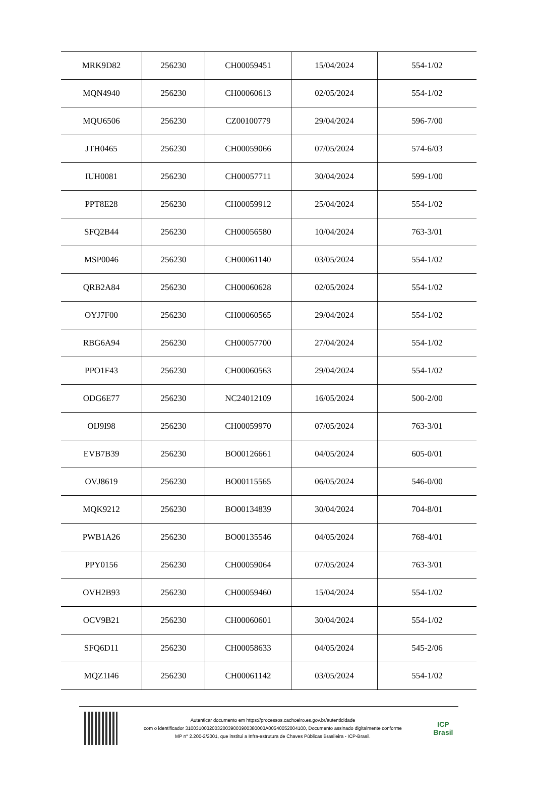| MRK9D82 | 256230 | CH00059451 | 15/04/2024 | 554-1/02 |
| MQN4940 | 256230 | CH00060613 | 02/05/2024 | 554-1/02 |
| MQU6506 | 256230 | CZ00100779 | 29/04/2024 | 596-7/00 |
| JTH0465 | 256230 | CH00059066 | 07/05/2024 | 574-6/03 |
| IUH0081 | 256230 | CH00057711 | 30/04/2024 | 599-1/00 |
| PPT8E28 | 256230 | CH00059912 | 25/04/2024 | 554-1/02 |
| SFQ2B44 | 256230 | CH00056580 | 10/04/2024 | 763-3/01 |
| MSP0046 | 256230 | CH00061140 | 03/05/2024 | 554-1/02 |
| QRB2A84 | 256230 | CH00060628 | 02/05/2024 | 554-1/02 |
| OYJ7F00 | 256230 | CH00060565 | 29/04/2024 | 554-1/02 |
| RBG6A94 | 256230 | CH00057700 | 27/04/2024 | 554-1/02 |
| PPO1F43 | 256230 | CH00060563 | 29/04/2024 | 554-1/02 |
| ODG6E77 | 256230 | NC24012109 | 16/05/2024 | 500-2/00 |
| OIJ9I98 | 256230 | CH00059970 | 07/05/2024 | 763-3/01 |
| EVB7B39 | 256230 | BO00126661 | 04/05/2024 | 605-0/01 |
| OVJ8619 | 256230 | BO00115565 | 06/05/2024 | 546-0/00 |
| MQK9212 | 256230 | BO00134839 | 30/04/2024 | 704-8/01 |
| PWB1A26 | 256230 | BO00135546 | 04/05/2024 | 768-4/01 |
| PPY0156 | 256230 | CH00059064 | 07/05/2024 | 763-3/01 |
| OVH2B93 | 256230 | CH00059460 | 15/04/2024 | 554-1/02 |
| OCV9B21 | 256230 | CH00060601 | 30/04/2024 | 554-1/02 |
| SFQ6D11 | 256230 | CH00058633 | 04/05/2024 | 545-2/06 |
| MQZ1I46 | 256230 | CH00061142 | 03/05/2024 | 554-1/02 |
Autenticar documento em https://processos.cachoeiro.es.gov.br/autenticidade
com o identificador 310031003200320039003900380003A00540052004100, Documento assinado digitalmente conforme
MP n° 2.200-2/2001, que institui a Infra-estrutura de Chaves Públicas Brasileira - ICP-Brasil.
ICP
Brasil